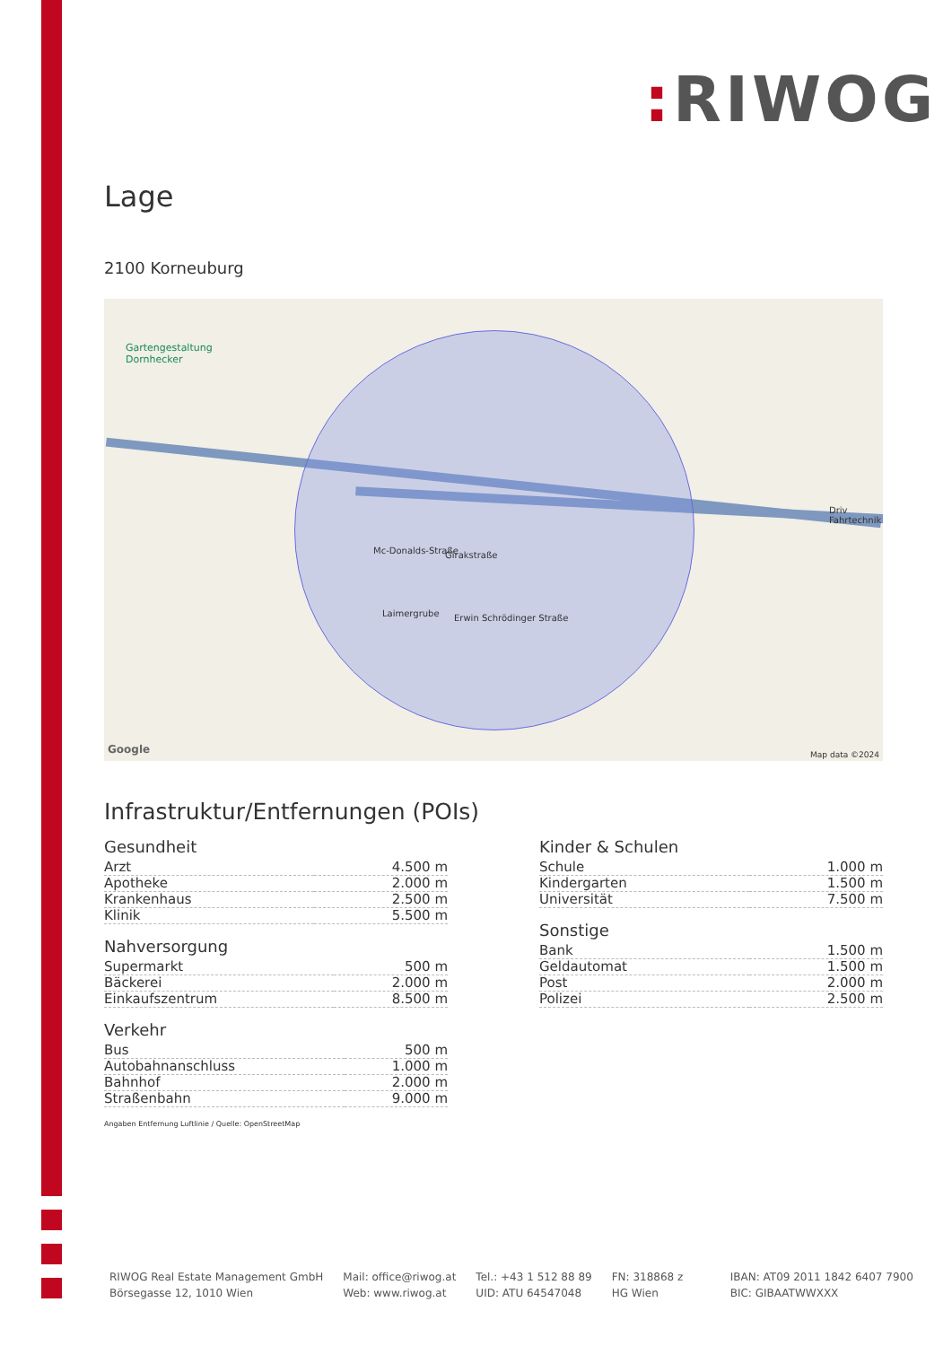: RIWOG
Lage
2100 Korneuburg
Gartengestaltung
Dornhecker
Girakstraße Mc-Donalds-Straße
Laimergrube Erwin Schrödinger Straße
Driv
Fahrtechnik
Google Map data ©2024
Infrastruktur/Entfernungen (POIs)
Gesundheit
| Arzt | 4.500 m |
| Apotheke | 2.000 m |
| Krankenhaus | 2.500 m |
| Klinik | 5.500 m |
Nahversorgung
| Supermarkt | 500 m |
| Bäckerei | 2.000 m |
| Einkaufszentrum | 8.500 m |
Verkehr
| Bus | 500 m |
| Autobahnanschluss | 1.000 m |
| Bahnhof | 2.000 m |
| Straßenbahn | 9.000 m |
Angaben Entfernung Luftlinie / Quelle: OpenStreetMap
Kinder & Schulen
| Schule | 1.000 m |
| Kindergarten | 1.500 m |
| Universität | 7.500 m |
Sonstige
| Bank | 1.500 m |
| Geldautomat | 1.500 m |
| Post | 2.000 m |
| Polizei | 2.500 m |
RIWOG Real Estate Management GmbH
Börsegasse 12, 1010 Wien
Mail: office@riwog.at
Web: www.riwog.at
Tel.: +43 1 512 88 89
UID: ATU 64547048
FN: 318868 z
HG Wien
IBAN: AT09 2011 1842 6407 7900
BIC: GIBAATWWXXX